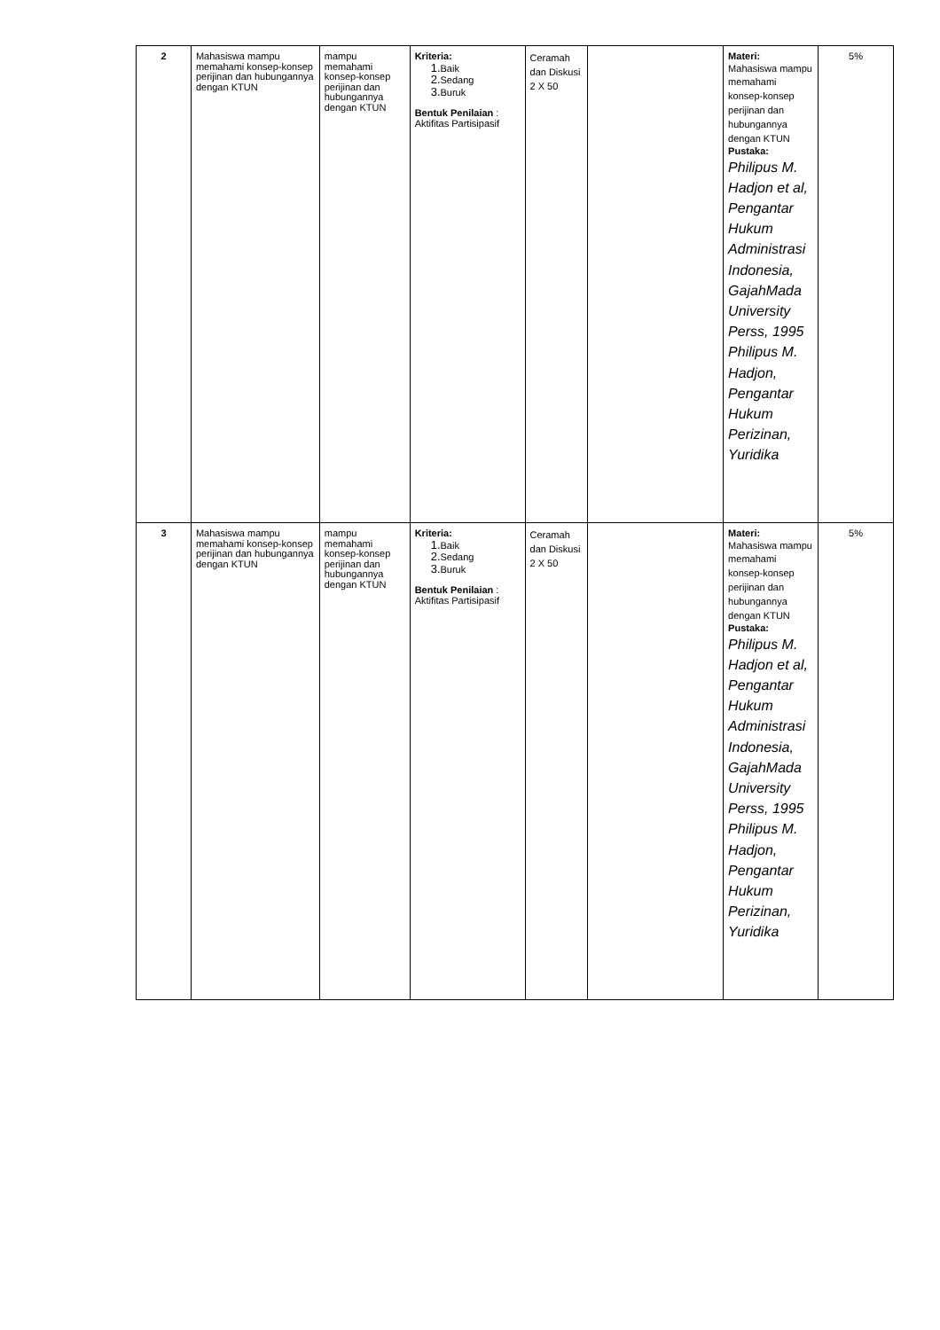| 2 | Mahasiswa mampu memahami konsep-konsep perijinan dan hubungannya dengan KTUN | mampu memahami konsep-konsep perijinan dan hubungannya dengan KTUN | Kriteria: 1. Baik 2. Sedang 3. Buruk Bentuk Penilaian : Aktifitas Partisipasif | Ceramah dan Diskusi 2 X 50 | | Materi: Mahasiswa mampu memahami konsep-konsep perijinan dan hubungannya dengan KTUN Pustaka: Philipus M. Hadjon et al, Pengantar Hukum Administrasi Indonesia, GajahMada University Perss, 1995 Philipus M. Hadjon, Pengantar Hukum Perizinan, Yuridika | 5% |
| 3 | Mahasiswa mampu memahami konsep-konsep perijinan dan hubungannya dengan KTUN | mampu memahami konsep-konsep perijinan dan hubungannya dengan KTUN | Kriteria: 1. Baik 2. Sedang 3. Buruk Bentuk Penilaian : Aktifitas Partisipasif | Ceramah dan Diskusi 2 X 50 | | Materi: Mahasiswa mampu memahami konsep-konsep perijinan dan hubungannya dengan KTUN Pustaka: Philipus M. Hadjon et al, Pengantar Hukum Administrasi Indonesia, GajahMada University Perss, 1995 Philipus M. Hadjon, Pengantar Hukum Perizinan, Yuridika | 5% |